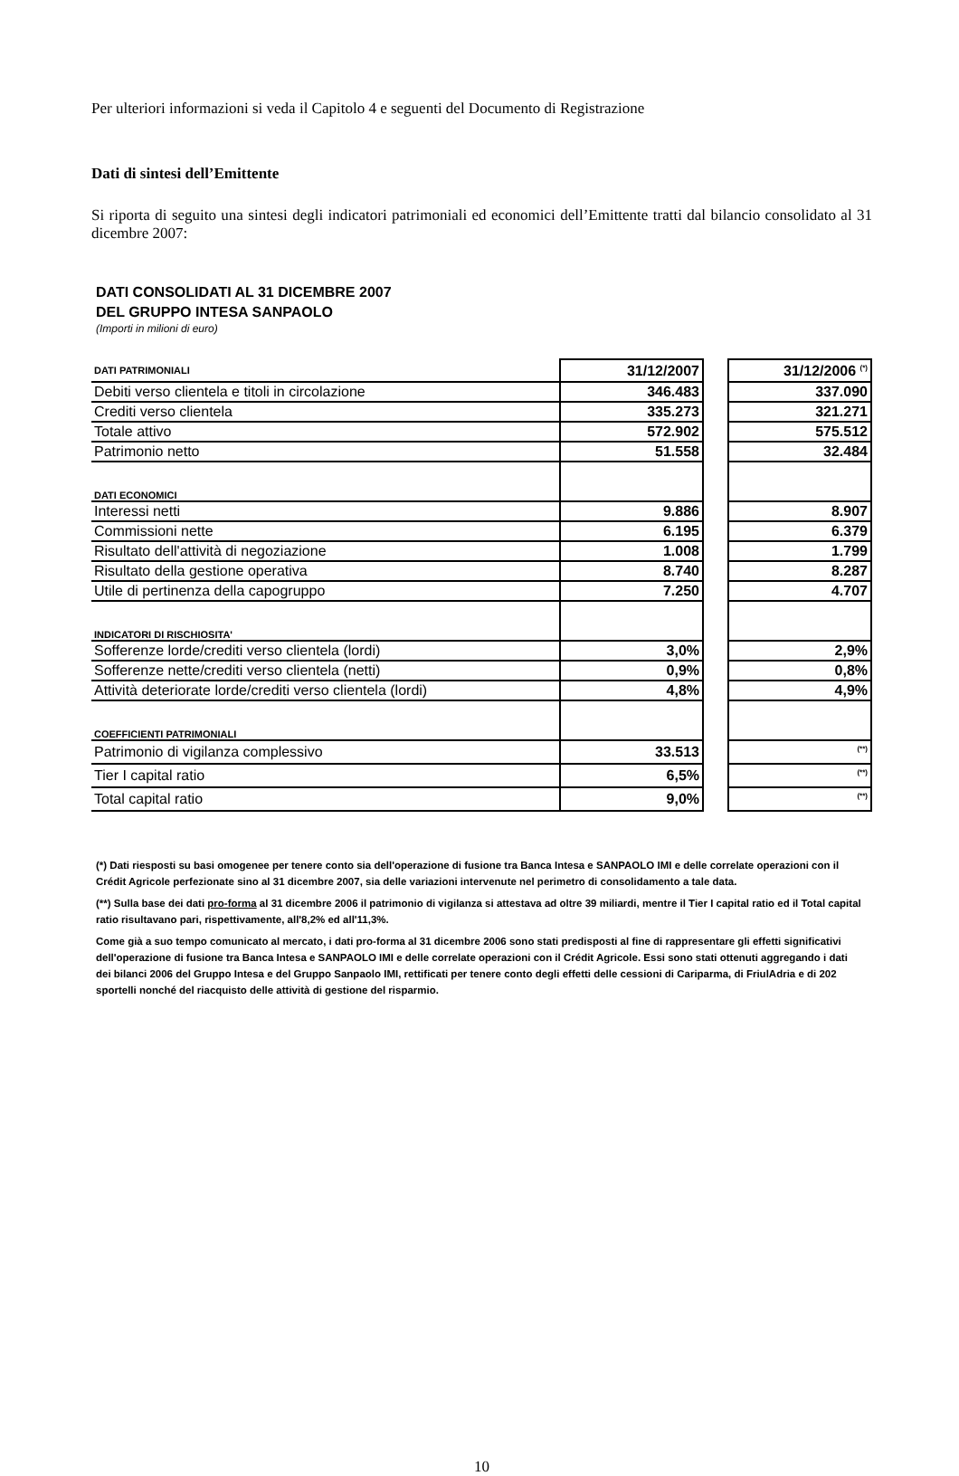Per ulteriori informazioni si veda il Capitolo 4 e seguenti del Documento di Registrazione
Dati di sintesi dell’Emittente
Si riporta di seguito una sintesi degli indicatori patrimoniali ed economici dell’Emittente tratti dal bilancio consolidato al 31 dicembre 2007:
DATI CONSOLIDATI AL 31 DICEMBRE 2007
DEL GRUPPO INTESA SANPAOLO
(Importi in milioni di euro)
| DATI PATRIMONIALI | 31/12/2007 | | 31/12/2006 <sup>(*)</sup> |
| Debiti verso clientela e titoli in circolazione | 346.483 | | 337.090 |
| Crediti verso clientela | 335.273 | | 321.271 |
| Totale attivo | 572.902 | | 575.512 |
| Patrimonio netto | 51.558 | | 32.484 |
| DATI ECONOMICI | | | |
| Interessi netti | 9.886 | | 8.907 |
| Commissioni nette | 6.195 | | 6.379 |
| Risultato dell'attività di negoziazione | 1.008 | | 1.799 |
| Risultato della gestione operativa | 8.740 | | 8.287 |
| Utile di pertinenza della capogruppo | 7.250 | | 4.707 |
| INDICATORI DI RISCHIOSITA' | | | |
| Sofferenze lorde/crediti verso clientela (lordi) | 3,0% | | 2,9% |
| Sofferenze nette/crediti verso clientela (netti) | 0,9% | | 0,8% |
| Attività deteriorate lorde/crediti verso clientela (lordi) | 4,8% | | 4,9% |
| COEFFICIENTI PATRIMONIALI | | | |
| Patrimonio di vigilanza complessivo | 33.513 | | <sup>(**)</sup> |
| Tier I capital ratio | 6,5% | | <sup>(**)</sup> |
| Total capital ratio | 9,0% | | <sup>(**)</sup> |
(*) Dati riesposti su basi omogenee per tenere conto sia dell'operazione di fusione tra Banca Intesa e SANPAOLO IMI e delle correlate operazioni con il Crédit Agricole perfezionate sino al 31 dicembre 2007, sia delle variazioni intervenute nel perimetro di consolidamento a tale data.
(**) Sulla base dei dati pro-forma al 31 dicembre 2006 il patrimonio di vigilanza si attestava ad oltre 39 miliardi, mentre il Tier I capital ratio ed il Total capital ratio risultavano pari, rispettivamente, all'8,2% ed all'11,3%.
Come già a suo tempo comunicato al mercato, i dati pro-forma al 31 dicembre 2006 sono stati predisposti al fine di rappresentare gli effetti significativi dell'operazione di fusione tra Banca Intesa e SANPAOLO IMI e delle correlate operazioni con il Crédit Agricole. Essi sono stati ottenuti aggregando i dati dei bilanci 2006 del Gruppo Intesa e del Gruppo Sanpaolo IMI, rettificati per tenere conto degli effetti delle cessioni di Cariparma, di FriulAdria e di 202 sportelli nonché del riacquisto delle attività di gestione del risparmio.
10